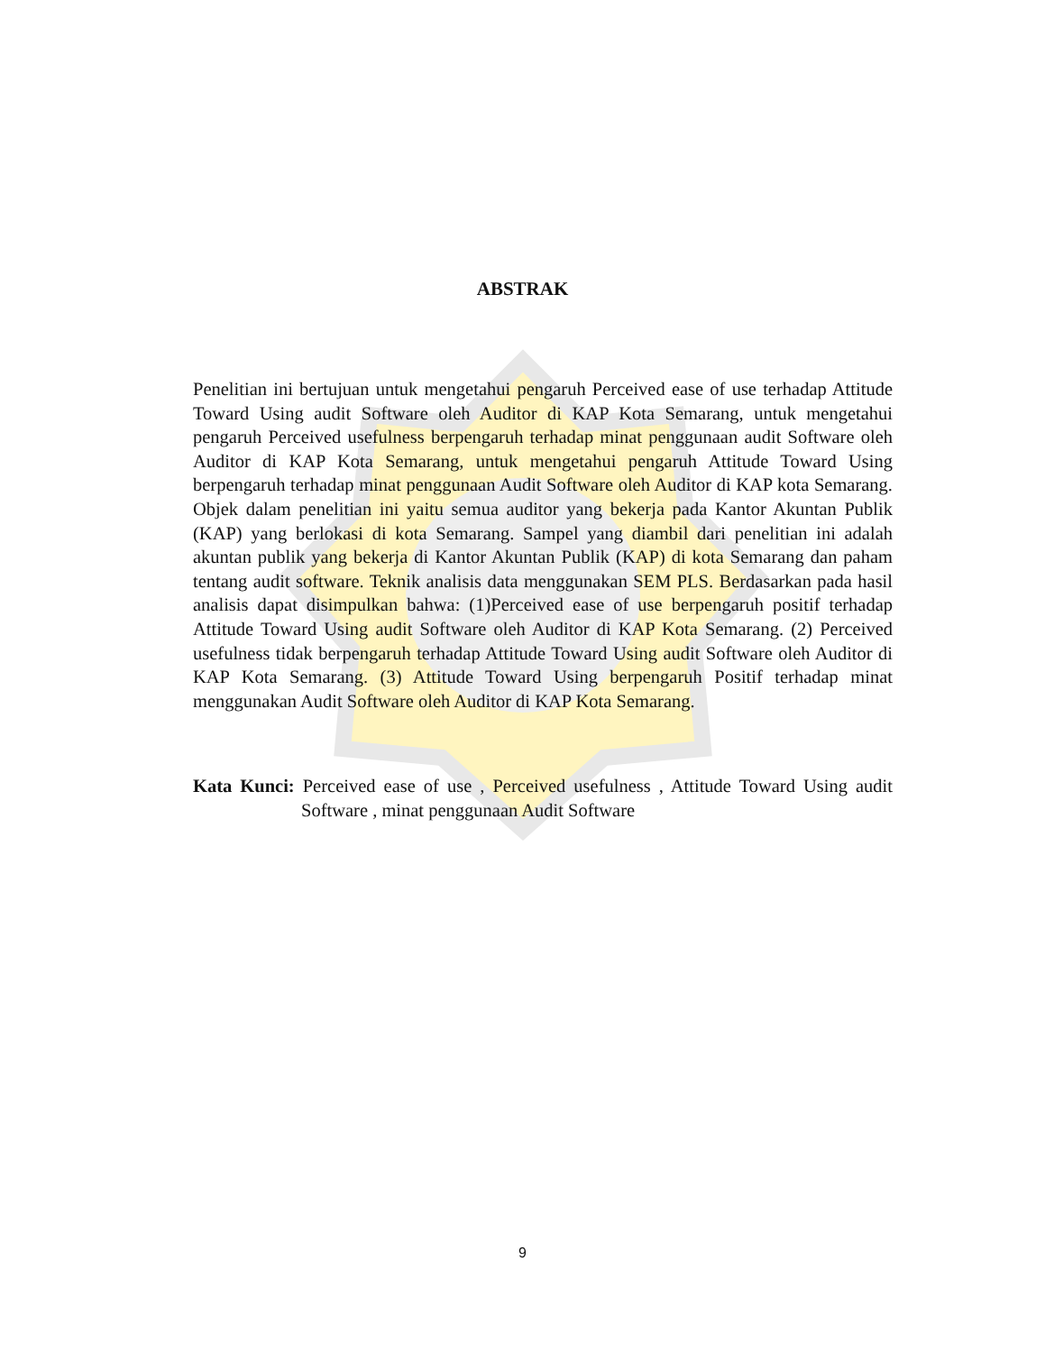ABSTRAK
Penelitian ini bertujuan untuk mengetahui pengaruh Perceived ease of use terhadap Attitude Toward Using audit Software oleh Auditor di KAP Kota Semarang, untuk mengetahui pengaruh Perceived usefulness berpengaruh terhadap minat penggunaan audit Software oleh Auditor di KAP Kota Semarang, untuk mengetahui pengaruh Attitude Toward Using berpengaruh terhadap minat penggunaan Audit Software oleh Auditor di KAP kota Semarang. Objek dalam penelitian ini yaitu semua auditor yang bekerja pada Kantor Akuntan Publik (KAP) yang berlokasi di kota Semarang. Sampel yang diambil dari penelitian ini adalah akuntan publik yang bekerja di Kantor Akuntan Publik (KAP) di kota Semarang dan paham tentang audit software. Teknik analisis data menggunakan SEM PLS. Berdasarkan pada hasil analisis dapat disimpulkan bahwa: (1)Perceived ease of use berpengaruh positif terhadap Attitude Toward Using audit Software oleh Auditor di KAP Kota Semarang. (2) Perceived usefulness tidak berpengaruh terhadap Attitude Toward Using audit Software oleh Auditor di KAP Kota Semarang. (3) Attitude Toward Using berpengaruh Positif terhadap minat menggunakan Audit Software oleh Auditor di KAP Kota Semarang.
Kata Kunci: Perceived ease of use , Perceived usefulness , Attitude Toward Using audit Software , minat penggunaan Audit Software
9